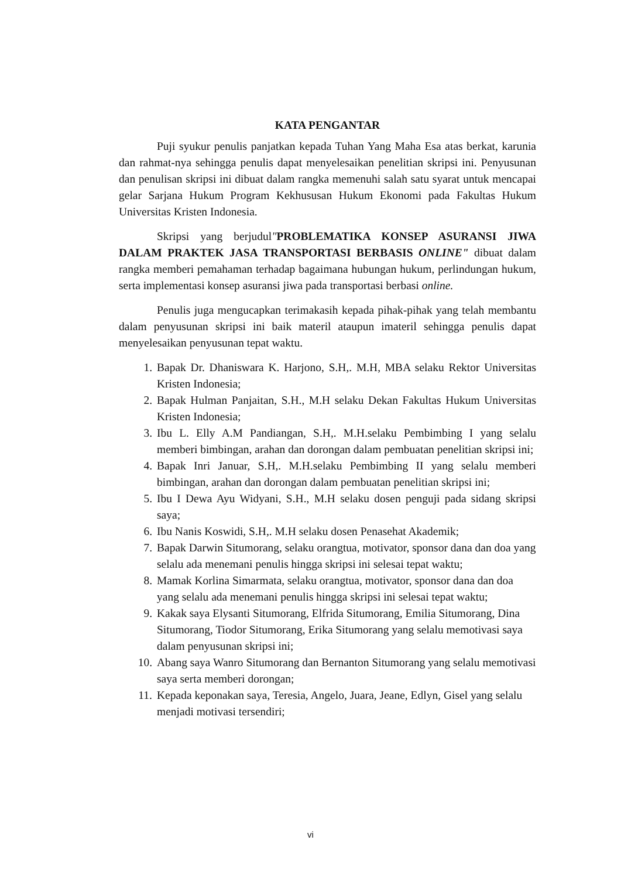KATA PENGANTAR
Puji syukur penulis panjatkan kepada Tuhan Yang Maha Esa atas berkat, karunia dan rahmat-nya sehingga penulis dapat menyelesaikan penelitian skripsi ini. Penyusunan dan penulisan skripsi ini dibuat dalam rangka memenuhi salah satu syarat untuk mencapai gelar Sarjana Hukum Program Kekhususan Hukum Ekonomi pada Fakultas Hukum Universitas Kristen Indonesia.
Skripsi yang berjudul"PROBLEMATIKA KONSEP ASURANSI JIWA DALAM PRAKTEK JASA TRANSPORTASI BERBASIS ONLINE" dibuat dalam rangka memberi pemahaman terhadap bagaimana hubungan hukum, perlindungan hukum, serta implementasi konsep asuransi jiwa pada transportasi berbasi online.
Penulis juga mengucapkan terimakasih kepada pihak-pihak yang telah membantu dalam penyusunan skripsi ini baik materil ataupun imateril sehingga penulis dapat menyelesaikan penyusunan tepat waktu.
1. Bapak Dr. Dhaniswara K. Harjono, S.H,. M.H, MBA selaku Rektor Universitas Kristen Indonesia;
2. Bapak Hulman Panjaitan, S.H., M.H selaku Dekan Fakultas Hukum Universitas Kristen Indonesia;
3. Ibu L. Elly A.M Pandiangan, S.H,. M.H.selaku Pembimbing I yang selalu memberi bimbingan, arahan dan dorongan dalam pembuatan penelitian skripsi ini;
4. Bapak Inri Januar, S.H,. M.H.selaku Pembimbing II yang selalu memberi bimbingan, arahan dan dorongan dalam pembuatan penelitian skripsi ini;
5. Ibu I Dewa Ayu Widyani, S.H., M.H selaku dosen penguji pada sidang skripsi saya;
6. Ibu Nanis Koswidi, S.H,. M.H selaku dosen Penasehat Akademik;
7. Bapak Darwin Situmorang, selaku orangtua, motivator, sponsor dana dan doa yang selalu ada menemani penulis hingga skripsi ini selesai tepat waktu;
8. Mamak Korlina Simarmata, selaku orangtua, motivator, sponsor dana dan doa yang selalu ada menemani penulis hingga skripsi ini selesai tepat waktu;
9. Kakak saya Elysanti Situmorang, Elfrida Situmorang, Emilia Situmorang, Dina Situmorang, Tiodor Situmorang, Erika Situmorang yang selalu memotivasi saya dalam penyusunan skripsi ini;
10. Abang saya Wanro Situmorang dan Bernanton Situmorang yang selalu memotivasi saya serta memberi dorongan;
11. Kepada keponakan saya, Teresia, Angelo, Juara, Jeane, Edlyn, Gisel yang selalu menjadi motivasi tersendiri;
vi